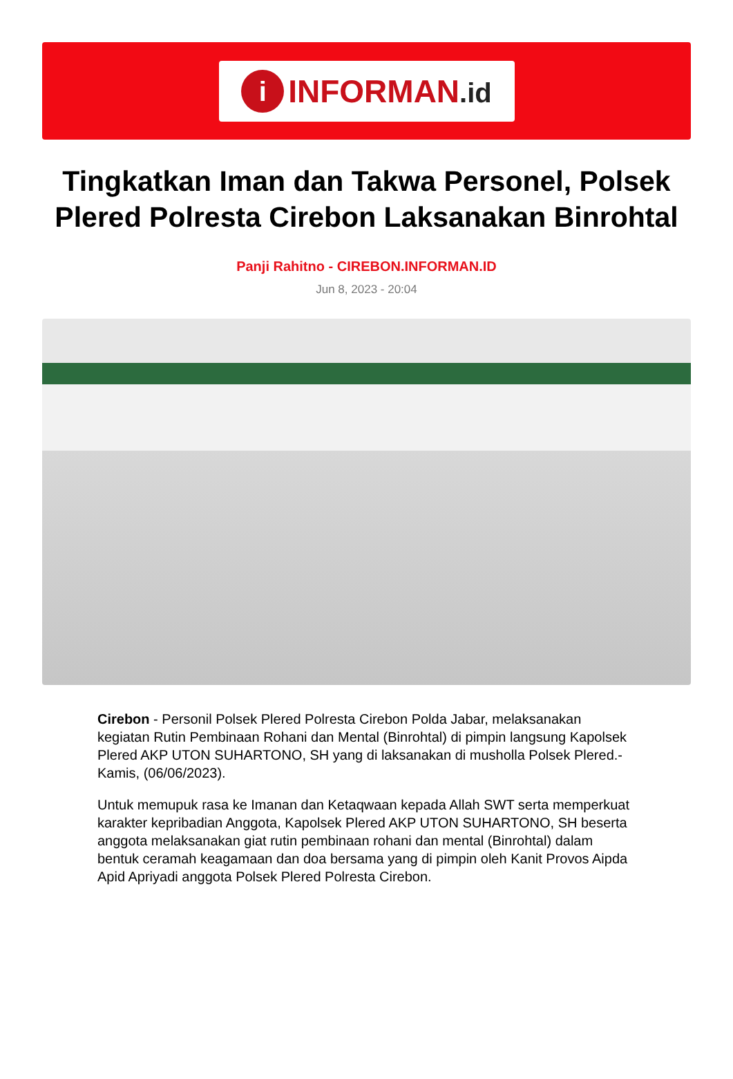i
INFORMAN.id
Tingkatkan Iman dan Takwa Personel, Polsek Plered Polresta Cirebon Laksanakan Binrohtal
Panji Rahitno - CIREBON.INFORMAN.ID
Jun 8, 2023 - 20:04
Cirebon - Personil Polsek Plered Polresta Cirebon Polda Jabar, melaksanakan kegiatan Rutin Pembinaan Rohani dan Mental (Binrohtal) di pimpin langsung Kapolsek Plered AKP UTON SUHARTONO, SH yang di laksanakan di musholla Polsek Plered.- Kamis, (06/06/2023).
Untuk memupuk rasa ke Imanan dan Ketaqwaan kepada Allah SWT serta memperkuat karakter kepribadian Anggota, Kapolsek Plered AKP UTON SUHARTONO, SH beserta anggota melaksanakan giat rutin pembinaan rohani dan mental (Binrohtal) dalam bentuk ceramah keagamaan dan doa bersama yang di pimpin oleh Kanit Provos Aipda Apid Apriyadi anggota Polsek Plered Polresta Cirebon.